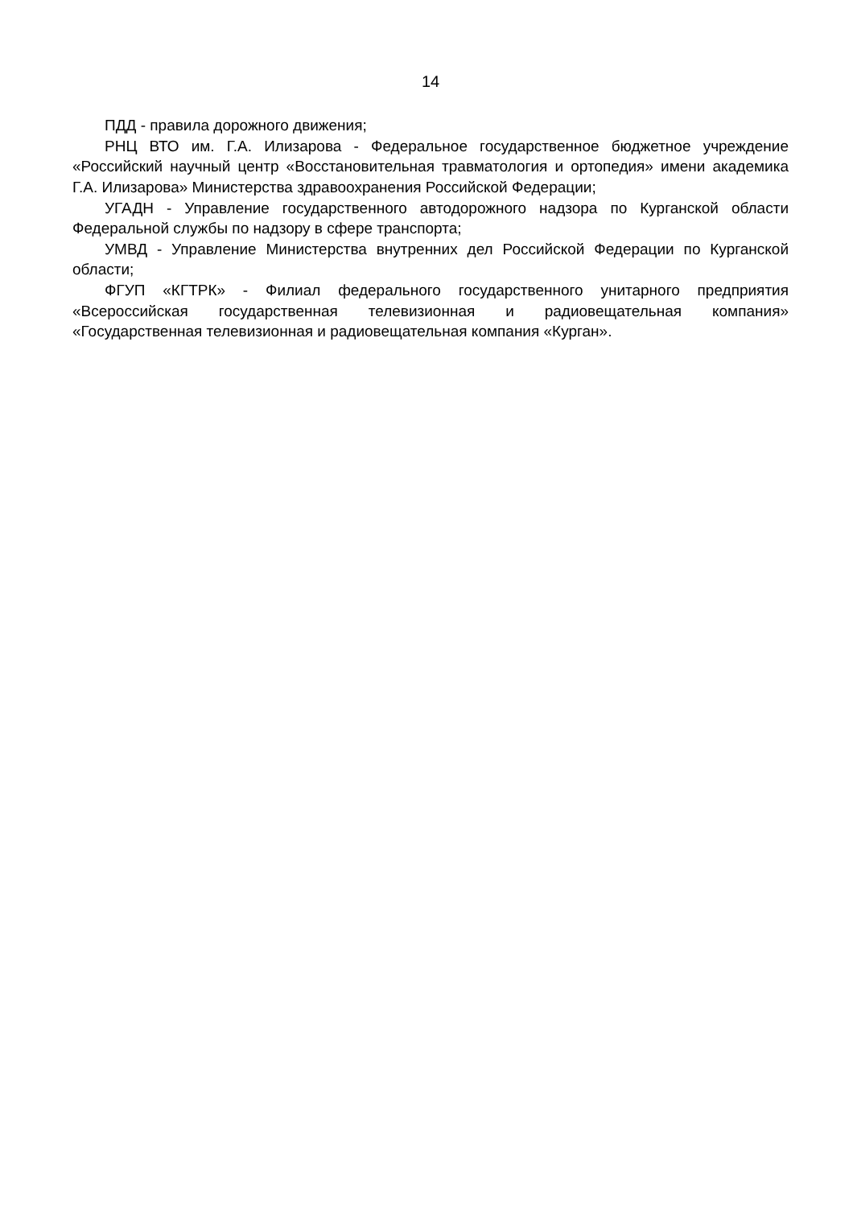14
ПДД - правила дорожного движения;
РНЦ ВТО им. Г.А. Илизарова - Федеральное государственное бюджетное учреждение «Российский научный центр «Восстановительная травматология и ортопедия» имени академика Г.А. Илизарова» Министерства здравоохранения Российской Федерации;
УГАДН - Управление государственного автодорожного надзора по Курганской области Федеральной службы по надзору в сфере транспорта;
УМВД - Управление Министерства внутренних дел Российской Федерации по Курганской области;
ФГУП «КГТРК» - Филиал федерального государственного унитарного предприятия «Всероссийская государственная телевизионная и радиовещательная компания» «Государственная телевизионная и радиовещательная компания «Курган».